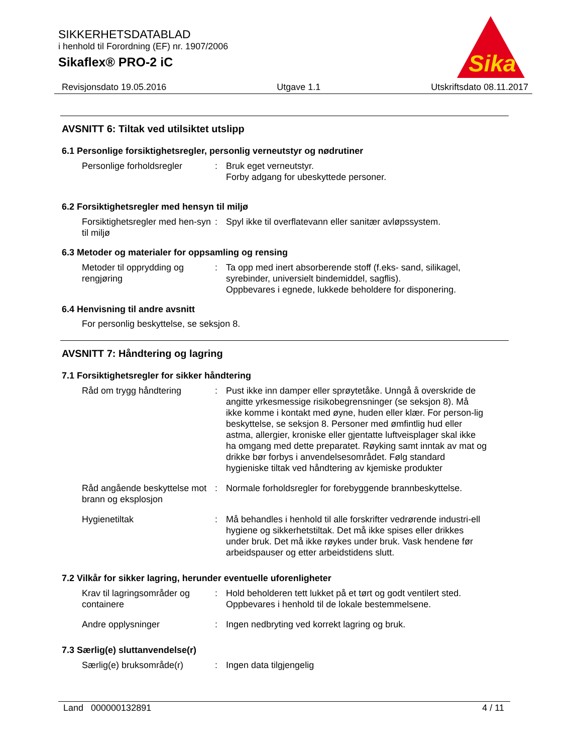SIKKERHETSDATABLAD
i henhold til Forordning (EF) nr. 1907/2006
Sikaflex® PRO-2 iC
Sika
Revisjonsdato 19.05.2016 Utgave 1.1 Utskriftsdato 08.11.2017
AVSNITT 6: Tiltak ved utilsiktet utslipp
6.1 Personlige forsiktighetsregler, personlig verneutstyr og nødrutiner
Personlige forholdsregler
: Bruk eget verneutstyr.
Forby adgang for ubeskyttede personer.
6.2 Forsiktighetsregler med hensyn til miljø
Forsiktighetsregler med hen-syn til miljø
: Spyl ikke til overflatevann eller sanitær avløpssystem.
6.3 Metoder og materialer for oppsamling og rensing
Metoder til opprydding og rengjøring
: Ta opp med inert absorberende stoff (f.eks- sand, silikagel, syrebinder, universielt bindemiddel, sagflis).
Oppbevares i egnede, lukkede beholdere for disponering.
6.4 Henvisning til andre avsnitt
For personlig beskyttelse, se seksjon 8.
AVSNITT 7: Håndtering og lagring
7.1 Forsiktighetsregler for sikker håndtering
Råd om trygg håndtering : Pust ikke inn damper eller sprøytetåke. Unngå å overskride de angitte yrkesmessige risikobegrensninger (se seksjon 8). Må ikke komme i kontakt med øyne, huden eller klær. For person-lig beskyttelse, se seksjon 8. Personer med ømfintlig hud eller astma, allergier, kroniske eller gjentatte luftveisplager skal ikke ha omgang med dette preparatet. Røyking samt inntak av mat og drikke bør forbys i anvendelsesområdet. Følg standard hygieniske tiltak ved håndtering av kjemiske produkter
Råd angående beskyttelse mot brann og eksplosjon
: Normale forholdsregler for forebyggende brannbeskyttelse.
Hygienetiltak : Må behandles i henhold til alle forskrifter vedrørende industri-ell hygiene og sikkerhetstiltak. Det må ikke spises eller drikkes under bruk. Det må ikke røykes under bruk. Vask hendene før arbeidspauser og etter arbeidstidens slutt.
7.2 Vilkår for sikker lagring, herunder eventuelle uforenligheter
Krav til lagringsområder og containere
: Hold beholderen tett lukket på et tørt og godt ventilert sted.
Oppbevares i henhold til de lokale bestemmelsene.
Andre opplysninger : Ingen nedbryting ved korrekt lagring og bruk.
7.3 Særlig(e) sluttanvendelse(r)
Særlig(e) bruksområde(r) : Ingen data tilgjengelig
Land 000000132891 4 / 11